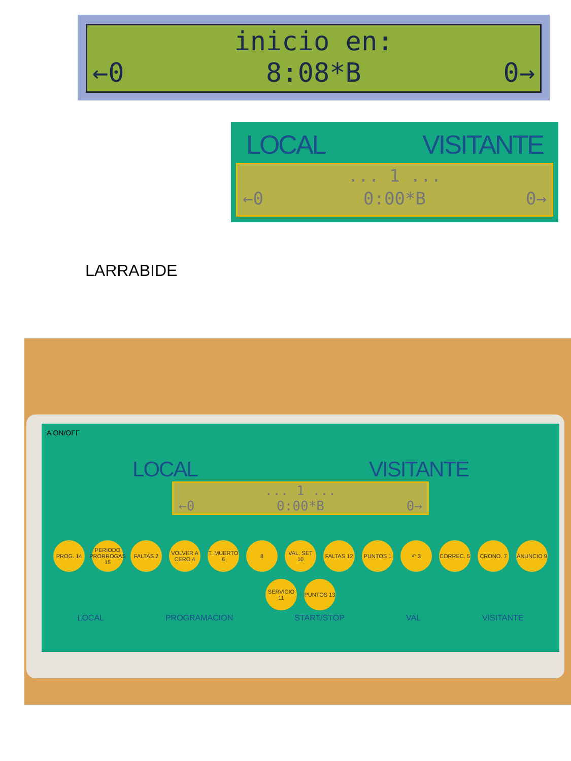inicio en:
←0 8:08*B 0→
LOCAL VISITANTE
... 1 ...
←0 0:00*B 0→
LARRABIDE
A ON/OFF
LOCAL VISITANTE
... 1 ...
←0 0:00*B 0→
PROG. 14
PERIODO PRORROGAS 15
FALTAS 2
VOLVER A CERO 4
T. MUERTO 6
8
VAL. SET 10
FALTAS 12
PUNTOS 1
↶ 3
CORREC. 5
CRONO. 7
ANUNCIO 9
SERVICIO 11
PUNTOS 13
LOCAL PROGRAMACION START/STOP VAL VISITANTE